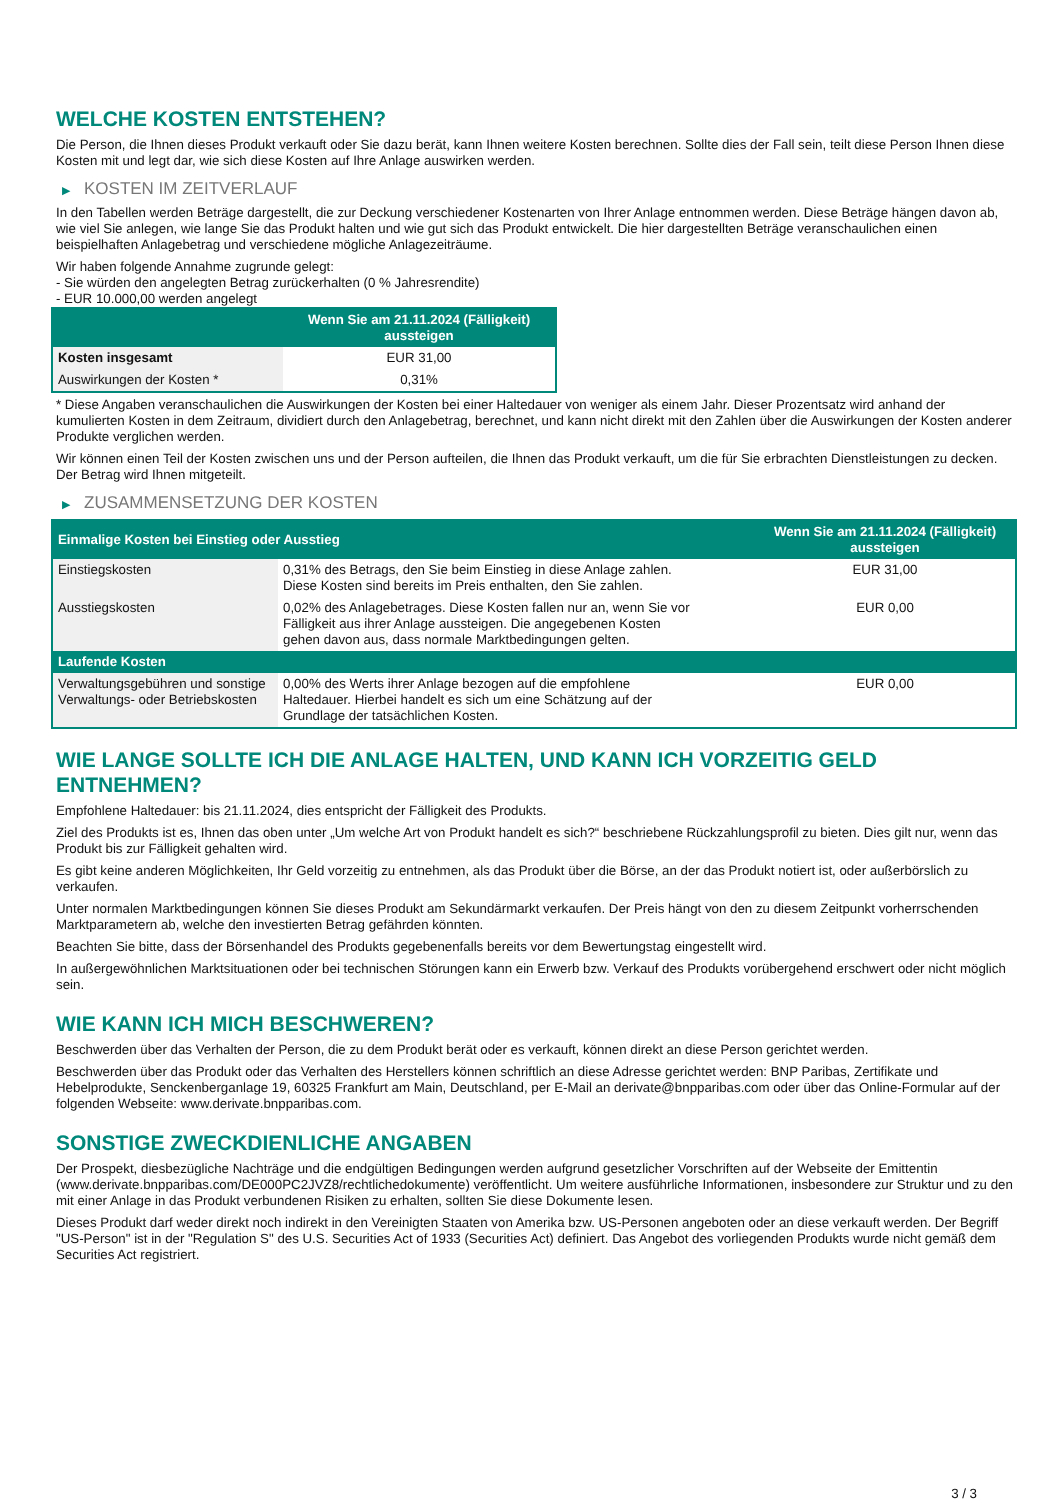WELCHE KOSTEN ENTSTEHEN?
Die Person, die Ihnen dieses Produkt verkauft oder Sie dazu berät, kann Ihnen weitere Kosten berechnen. Sollte dies der Fall sein, teilt diese Person Ihnen diese Kosten mit und legt dar, wie sich diese Kosten auf Ihre Anlage auswirken werden.
▶ KOSTEN IM ZEITVERLAUF
In den Tabellen werden Beträge dargestellt, die zur Deckung verschiedener Kostenarten von Ihrer Anlage entnommen werden. Diese Beträge hängen davon ab, wie viel Sie anlegen, wie lange Sie das Produkt halten und wie gut sich das Produkt entwickelt. Die hier dargestellten Beträge veranschaulichen einen beispielhaften Anlagebetrag und verschiedene mögliche Anlagezeiträume.
Wir haben folgende Annahme zugrunde gelegt:
- Sie würden den angelegten Betrag zurückerhalten (0 % Jahresrendite)
- EUR 10.000,00 werden angelegt
| | Wenn Sie am 21.11.2024 (Fälligkeit) aussteigen |
| --- | --- |
| Kosten insgesamt | EUR 31,00 |
| Auswirkungen der Kosten * | 0,31% |
* Diese Angaben veranschaulichen die Auswirkungen der Kosten bei einer Haltedauer von weniger als einem Jahr. Dieser Prozentsatz wird anhand der kumulierten Kosten in dem Zeitraum, dividiert durch den Anlagebetrag, berechnet, und kann nicht direkt mit den Zahlen über die Auswirkungen der Kosten anderer Produkte verglichen werden.
Wir können einen Teil der Kosten zwischen uns und der Person aufteilen, die Ihnen das Produkt verkauft, um die für Sie erbrachten Dienstleistungen zu decken. Der Betrag wird Ihnen mitgeteilt.
▶ ZUSAMMENSETZUNG DER KOSTEN
| Einmalige Kosten bei Einstieg oder Ausstieg | | Wenn Sie am 21.11.2024 (Fälligkeit) aussteigen |
| --- | --- | --- |
| Einstiegskosten | 0,31% des Betrags, den Sie beim Einstieg in diese Anlage zahlen. Diese Kosten sind bereits im Preis enthalten, den Sie zahlen. | EUR 31,00 |
| Ausstiegskosten | 0,02% des Anlagebetrages. Diese Kosten fallen nur an, wenn Sie vor Fälligkeit aus ihrer Anlage aussteigen. Die angegebenen Kosten gehen davon aus, dass normale Marktbedingungen gelten. | EUR 0,00 |
| Laufende Kosten | | |
| Verwaltungsgebühren und sonstige Verwaltungs- oder Betriebskosten | 0,00% des Werts ihrer Anlage bezogen auf die empfohlene Haltedauer. Hierbei handelt es sich um eine Schätzung auf der Grundlage der tatsächlichen Kosten. | EUR 0,00 |
WIE LANGE SOLLTE ICH DIE ANLAGE HALTEN, UND KANN ICH VORZEITIG GELD ENTNEHMEN?
Empfohlene Haltedauer: bis 21.11.2024, dies entspricht der Fälligkeit des Produkts.
Ziel des Produkts ist es, Ihnen das oben unter „Um welche Art von Produkt handelt es sich?“ beschriebene Rückzahlungsprofil zu bieten. Dies gilt nur, wenn das Produkt bis zur Fälligkeit gehalten wird.
Es gibt keine anderen Möglichkeiten, Ihr Geld vorzeitig zu entnehmen, als das Produkt über die Börse, an der das Produkt notiert ist, oder außerbörslich zu verkaufen.
Unter normalen Marktbedingungen können Sie dieses Produkt am Sekundärmarkt verkaufen. Der Preis hängt von den zu diesem Zeitpunkt vorherrschenden Marktparametern ab, welche den investierten Betrag gefährden könnten.
Beachten Sie bitte, dass der Börsenhandel des Produkts gegebenenfalls bereits vor dem Bewertungstag eingestellt wird.
In außergewöhnlichen Marktsituationen oder bei technischen Störungen kann ein Erwerb bzw. Verkauf des Produkts vorübergehend erschwert oder nicht möglich sein.
WIE KANN ICH MICH BESCHWEREN?
Beschwerden über das Verhalten der Person, die zu dem Produkt berät oder es verkauft, können direkt an diese Person gerichtet werden.
Beschwerden über das Produkt oder das Verhalten des Herstellers können schriftlich an diese Adresse gerichtet werden: BNP Paribas, Zertifikate und Hebelprodukte, Senckenberganlage 19, 60325 Frankfurt am Main, Deutschland, per E-Mail an derivate@bnpparibas.com oder über das Online-Formular auf der folgenden Webseite: www.derivate.bnpparibas.com.
SONSTIGE ZWECKDIENLICHE ANGABEN
Der Prospekt, diesbezügliche Nachträge und die endgültigen Bedingungen werden aufgrund gesetzlicher Vorschriften auf der Webseite der Emittentin (www.derivate.bnpparibas.com/DE000PC2JVZ8/rechtlichedokumente) veröffentlicht. Um weitere ausführliche Informationen, insbesondere zur Struktur und zu den mit einer Anlage in das Produkt verbundenen Risiken zu erhalten, sollten Sie diese Dokumente lesen.
Dieses Produkt darf weder direkt noch indirekt in den Vereinigten Staaten von Amerika bzw. US-Personen angeboten oder an diese verkauft werden. Der Begriff "US-Person" ist in der "Regulation S" des U.S. Securities Act of 1933 (Securities Act) definiert. Das Angebot des vorliegenden Produkts wurde nicht gemäß dem Securities Act registriert.
3 / 3